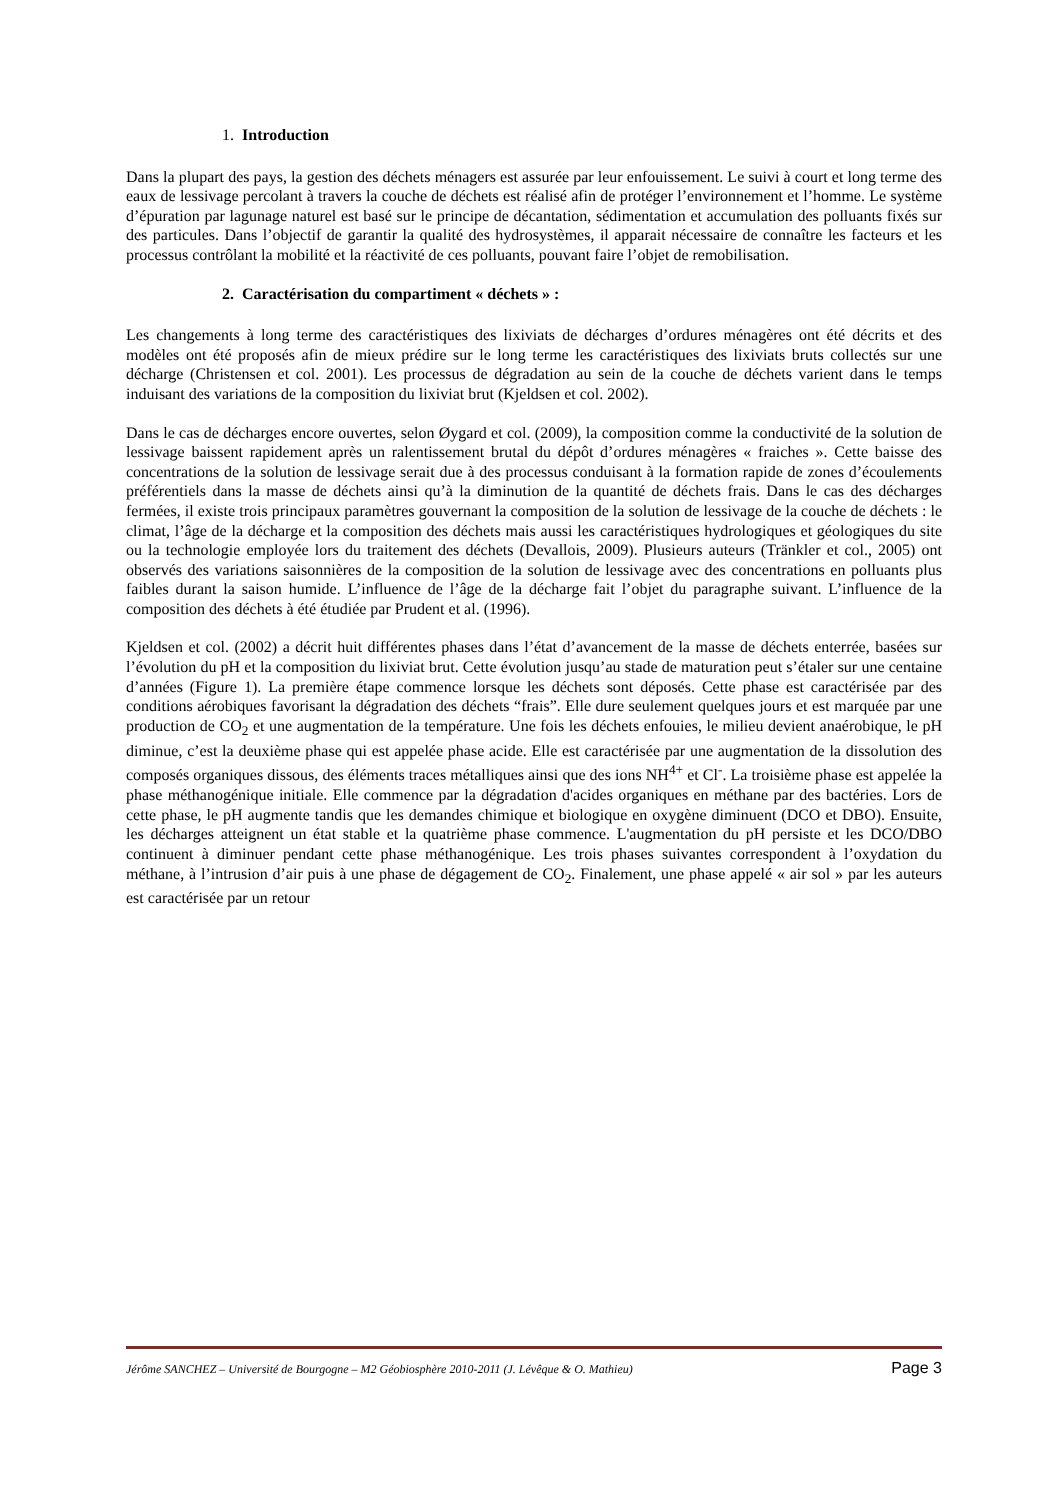1. Introduction
Dans la plupart des pays, la gestion des déchets ménagers est assurée par leur enfouissement. Le suivi à court et long terme des eaux de lessivage percolant à travers la couche de déchets est réalisé afin de protéger l’environnement et l’homme. Le système d’épuration par lagunage naturel est basé sur le principe de décantation, sédimentation et accumulation des polluants fixés sur des particules. Dans l’objectif de garantir la qualité des hydrosystèmes, il apparait nécessaire de connaître les facteurs et les processus contrôlant la mobilité et la réactivité de ces polluants, pouvant faire l’objet de remobilisation.
2. Caractérisation du compartiment « déchets » :
Les changements à long terme des caractéristiques des lixiviats de décharges d’ordures ménagères ont été décrits et des modèles ont été proposés afin de mieux prédire sur le long terme les caractéristiques des lixiviats bruts collectés sur une décharge (Christensen et col. 2001). Les processus de dégradation au sein de la couche de déchets varient dans le temps induisant des variations de la composition du lixiviat brut (Kjeldsen et col. 2002).
Dans le cas de décharges encore ouvertes, selon Øygard et col. (2009), la composition comme la conductivité de la solution de lessivage baissent rapidement après un ralentissement brutal du dépôt d’ordures ménagères « fraiches ». Cette baisse des concentrations de la solution de lessivage serait due à des processus conduisant à la formation rapide de zones d’écoulements préférentiels dans la masse de déchets ainsi qu’à la diminution de la quantité de déchets frais. Dans le cas des décharges fermées, il existe trois principaux paramètres gouvernant la composition de la solution de lessivage de la couche de déchets : le climat, l’âge de la décharge et la composition des déchets mais aussi les caractéristiques hydrologiques et géologiques du site ou la technologie employée lors du traitement des déchets (Devallois, 2009). Plusieurs auteurs (Tränkler et col., 2005) ont observés des variations saisonnières de la composition de la solution de lessivage avec des concentrations en polluants plus faibles durant la saison humide. L’influence de l’âge de la décharge fait l’objet du paragraphe suivant. L’influence de la composition des déchets à été étudiée par Prudent et al. (1996).
Kjeldsen et col. (2002) a décrit huit différentes phases dans l’état d’avancement de la masse de déchets enterrée, basées sur l’évolution du pH et la composition du lixiviat brut. Cette évolution jusqu’au stade de maturation peut s’étaler sur une centaine d’années (Figure 1). La première étape commence lorsque les déchets sont déposés. Cette phase est caractérisée par des conditions aérobiques favorisant la dégradation des déchets “frais”. Elle dure seulement quelques jours et est marquée par une production de CO<sub>2</sub> et une augmentation de la température. Une fois les déchets enfouies, le milieu devient anaérobique, le pH diminue, c’est la deuxième phase qui est appelée phase acide. Elle est caractérisée par une augmentation de la dissolution des composés organiques dissous, des éléments traces métalliques ainsi que des ions NH<sup>4+</sup> et Cl<sup>-</sup>. La troisième phase est appelée la phase méthanogénique initiale. Elle commence par la dégradation d'acides organiques en méthane par des bactéries. Lors de cette phase, le pH augmente tandis que les demandes chimique et biologique en oxygène diminuent (DCO et DBO). Ensuite, les décharges atteignent un état stable et la quatrième phase commence. L'augmentation du pH persiste et les DCO/DBO continuent à diminuer pendant cette phase méthanogénique. Les trois phases suivantes correspondent à l’oxydation du méthane, à l’intrusion d’air puis à une phase de dégagement de CO<sub>2</sub>. Finalement, une phase appelé « air sol » par les auteurs est caractérisée par un retour
Jérôme SANCHEZ – Université de Bourgogne – M2 Géobiosphère 2010-2011 (J. Lévêque & O. Mathieu) Page 3